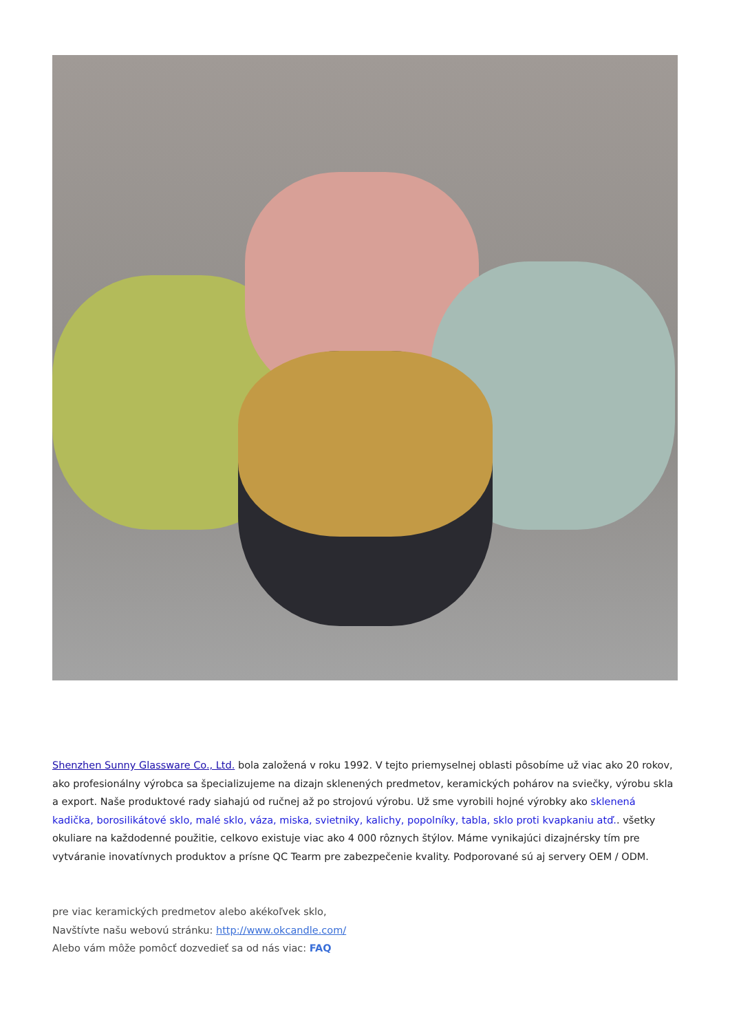Shenzhen Sunny Glassware Co., Ltd. bola založená v roku 1992. V tejto priemyselnej oblasti pôsobíme už viac ako 20 rokov, ako profesionálny výrobca sa špecializujeme na dizajn sklenených predmetov, keramických pohárov na sviečky, výrobu skla a export. Naše produktové rady siahajú od ručnej až po strojovú výrobu. Už sme vyrobili hojné výrobky ako sklenená kadička, borosilikátové sklo, malé sklo, váza, miska, svietniky, kalichy, popolníky, tabla, sklo proti kvapkaniu atď.. všetky okuliare na každodenné použitie, celkovo existuje viac ako 4 000 rôznych štýlov. Máme vynikajúci dizajnérsky tím pre vytváranie inovatívnych produktov a prísne QC Tearm pre zabezpečenie kvality. Podporované sú aj servery OEM / ODM.
pre viac keramických predmetov alebo akékoľvek sklo,
Navštívte našu webovú stránku: http://www.okcandle.com/
Alebo vám môže pomôcť dozvedieť sa od nás viac: FAQ